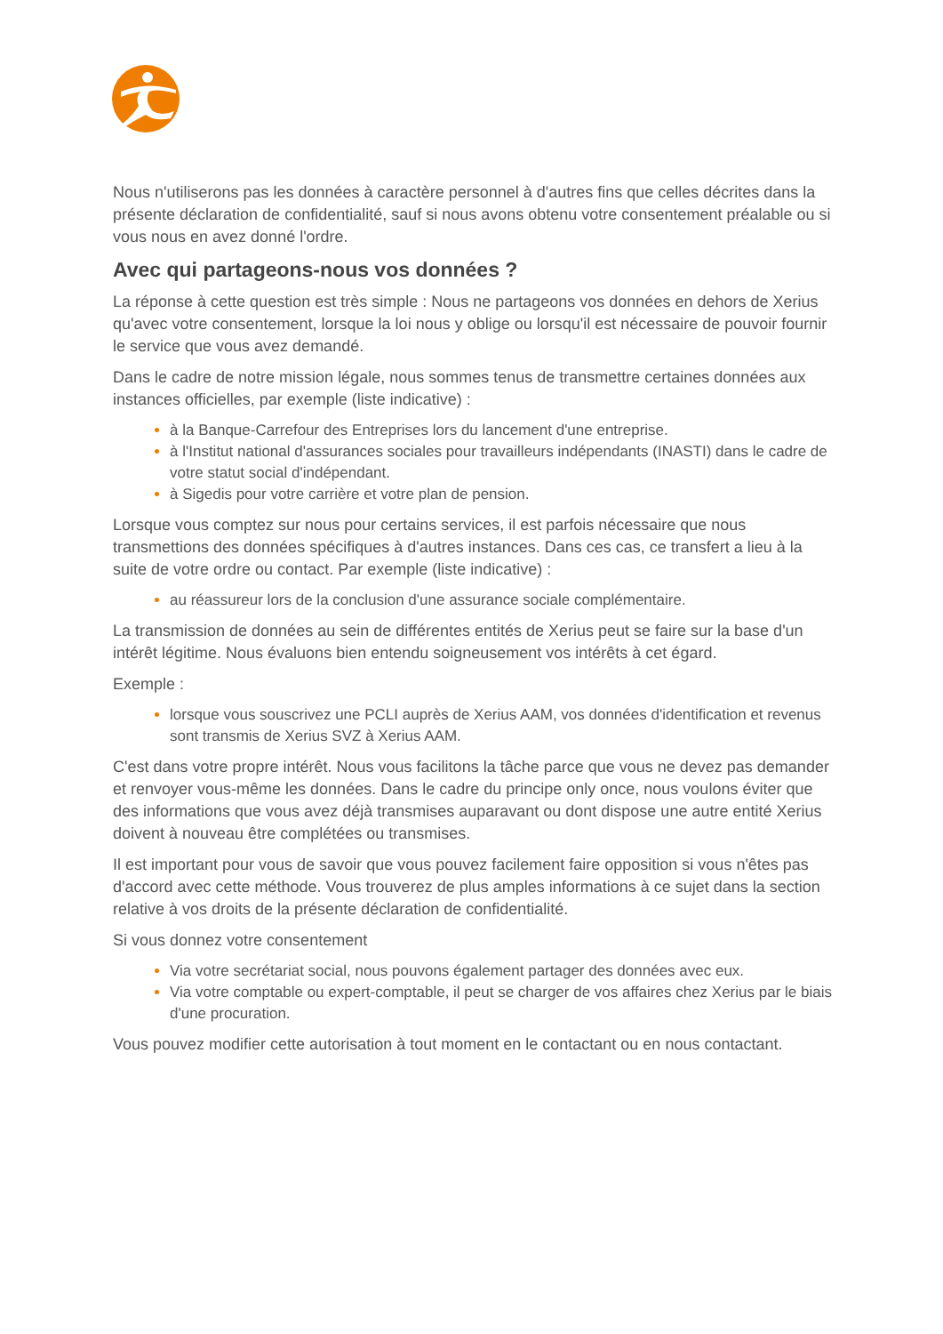Nous n'utiliserons pas les données à caractère personnel à d'autres fins que celles décrites dans la présente déclaration de confidentialité, sauf si nous avons obtenu votre consentement préalable ou si vous nous en avez donné l'ordre.
Avec qui partageons-nous vos données ?
La réponse à cette question est très simple : Nous ne partageons vos données en dehors de Xerius qu'avec votre consentement, lorsque la loi nous y oblige ou lorsqu'il est nécessaire de pouvoir fournir le service que vous avez demandé.
Dans le cadre de notre mission légale, nous sommes tenus de transmettre certaines données aux instances officielles, par exemple (liste indicative) :
à la Banque-Carrefour des Entreprises lors du lancement d'une entreprise.
à l'Institut national d'assurances sociales pour travailleurs indépendants (INASTI) dans le cadre de votre statut social d'indépendant.
à Sigedis pour votre carrière et votre plan de pension.
Lorsque vous comptez sur nous pour certains services, il est parfois nécessaire que nous transmettions des données spécifiques à d'autres instances. Dans ces cas, ce transfert a lieu à la suite de votre ordre ou contact. Par exemple (liste indicative) :
au réassureur lors de la conclusion d'une assurance sociale complémentaire.
La transmission de données au sein de différentes entités de Xerius peut se faire sur la base d'un intérêt légitime. Nous évaluons bien entendu soigneusement vos intérêts à cet égard.
Exemple :
lorsque vous souscrivez une PCLI auprès de Xerius AAM, vos données d'identification et revenus sont transmis de Xerius SVZ à Xerius AAM.
C'est dans votre propre intérêt. Nous vous facilitons la tâche parce que vous ne devez pas demander et renvoyer vous-même les données. Dans le cadre du principe only once, nous voulons éviter que des informations que vous avez déjà transmises auparavant ou dont dispose une autre entité Xerius doivent à nouveau être complétées ou transmises.
Il est important pour vous de savoir que vous pouvez facilement faire opposition si vous n'êtes pas d'accord avec cette méthode. Vous trouverez de plus amples informations à ce sujet dans la section relative à vos droits de la présente déclaration de confidentialité.
Si vous donnez votre consentement
Via votre secrétariat social, nous pouvons également partager des données avec eux.
Via votre comptable ou expert-comptable, il peut se charger de vos affaires chez Xerius par le biais d'une procuration.
Vous pouvez modifier cette autorisation à tout moment en le contactant ou en nous contactant.